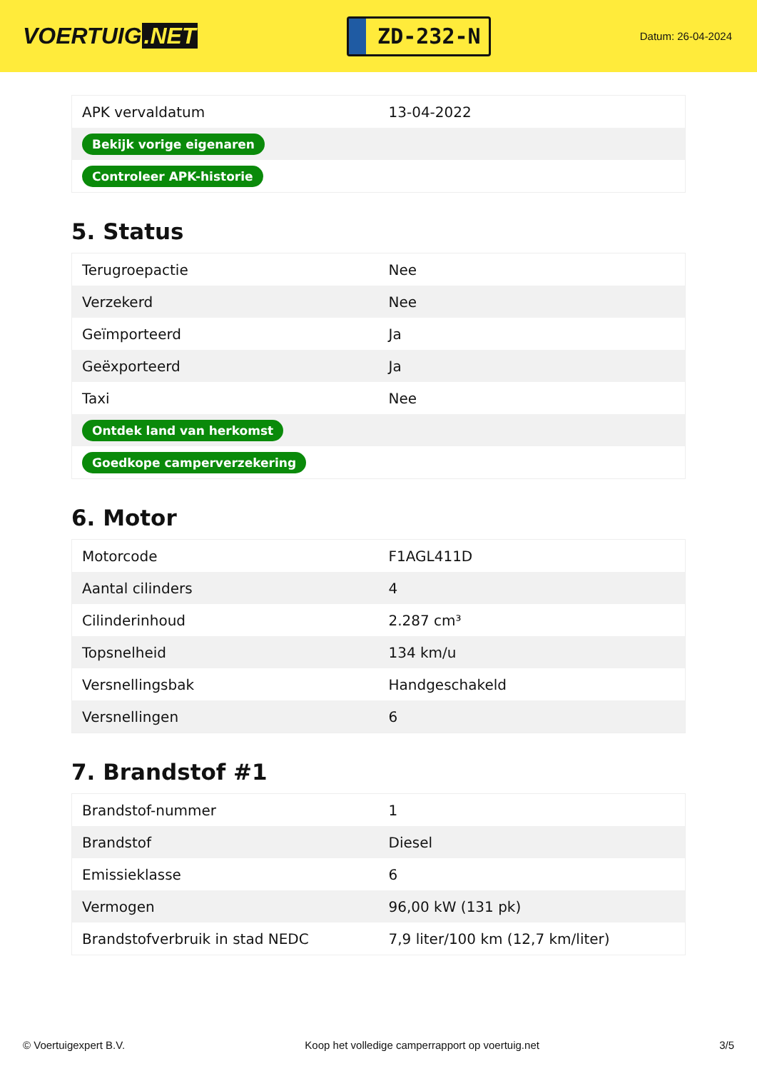VOERTUIG.NET
ZD-232-N
Datum: 26-04-2024
| APK vervaldatum | 13-04-2022 |
| Bekijk vorige eigenaren | |
| Controleer APK-historie | |
5. Status
| Terugroepactie | Nee |
| Verzekerd | Nee |
| Geïmporteerd | Ja |
| Geëxporteerd | Ja |
| Taxi | Nee |
| Ontdek land van herkomst | |
| Goedkope camperverzekering | |
6. Motor
| Motorcode | F1AGL411D |
| Aantal cilinders | 4 |
| Cilinderinhoud | 2.287 cm³ |
| Topsnelheid | 134 km/u |
| Versnellingsbak | Handgeschakeld |
| Versnellingen | 6 |
7. Brandstof #1
| Brandstof-nummer | 1 |
| Brandstof | Diesel |
| Emissieklasse | 6 |
| Vermogen | 96,00 kW (131 pk) |
| Brandstofverbruik in stad NEDC | 7,9 liter/100 km (12,7 km/liter) |
© Voertuigexpert B.V. Koop het volledige camperrapport op voertuig.net 3/5